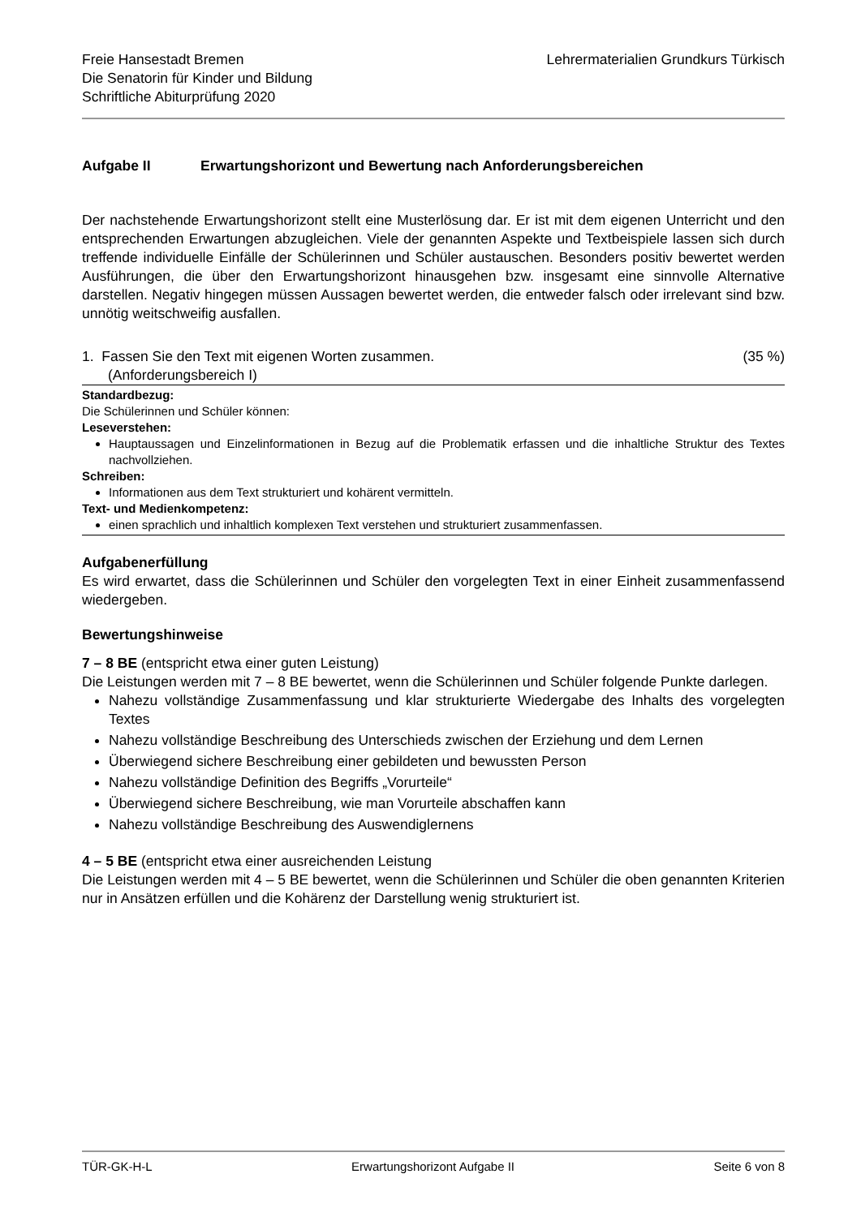Freie Hansestadt Bremen
Die Senatorin für Kinder und Bildung
Schriftliche Abiturprüfung 2020
Lehrermaterialien Grundkurs Türkisch
Aufgabe II Erwartungshorizont und Bewertung nach Anforderungsbereichen
Der nachstehende Erwartungshorizont stellt eine Musterlösung dar. Er ist mit dem eigenen Unterricht und den entsprechenden Erwartungen abzugleichen. Viele der genannten Aspekte und Textbeispiele lassen sich durch treffende individuelle Einfälle der Schülerinnen und Schüler austauschen. Besonders positiv bewertet werden Ausführungen, die über den Erwartungshorizont hinausgehen bzw. insgesamt eine sinnvolle Alternative darstellen. Negativ hingegen müssen Aussagen bewertet werden, die entweder falsch oder irrelevant sind bzw. unnötig weitschweifig ausfallen.
1. Fassen Sie den Text mit eigenen Worten zusammen.
(Anforderungsbereich I)
(35 %)
Standardbezug:
Die Schülerinnen und Schüler können:
Leseverstehen:
Hauptaussagen und Einzelinformationen in Bezug auf die Problematik erfassen und die inhaltliche Struktur des Textes nachvollziehen.
Schreiben:
Informationen aus dem Text strukturiert und kohärent vermitteln.
Text- und Medienkompetenz:
einen sprachlich und inhaltlich komplexen Text verstehen und strukturiert zusammenfassen.
Aufgabenerfüllung
Es wird erwartet, dass die Schülerinnen und Schüler den vorgelegten Text in einer Einheit zusammenfassend wiedergeben.
Bewertungshinweise
7 – 8 BE (entspricht etwa einer guten Leistung)
Die Leistungen werden mit 7 – 8 BE bewertet, wenn die Schülerinnen und Schüler folgende Punkte darlegen.
Nahezu vollständige Zusammenfassung und klar strukturierte Wiedergabe des Inhalts des vorgelegten Textes
Nahezu vollständige Beschreibung des Unterschieds zwischen der Erziehung und dem Lernen
Überwiegend sichere Beschreibung einer gebildeten und bewussten Person
Nahezu vollständige Definition des Begriffs „Vorurteile“
Überwiegend sichere Beschreibung, wie man Vorurteile abschaffen kann
Nahezu vollständige Beschreibung des Auswendiglernens
4 – 5 BE (entspricht etwa einer ausreichenden Leistung
Die Leistungen werden mit 4 – 5 BE bewertet, wenn die Schülerinnen und Schüler die oben genannten Kriterien nur in Ansätzen erfüllen und die Kohärenz der Darstellung wenig strukturiert ist.
TÜR-GK-H-L Erwartungshorizont Aufgabe II Seite 6 von 8